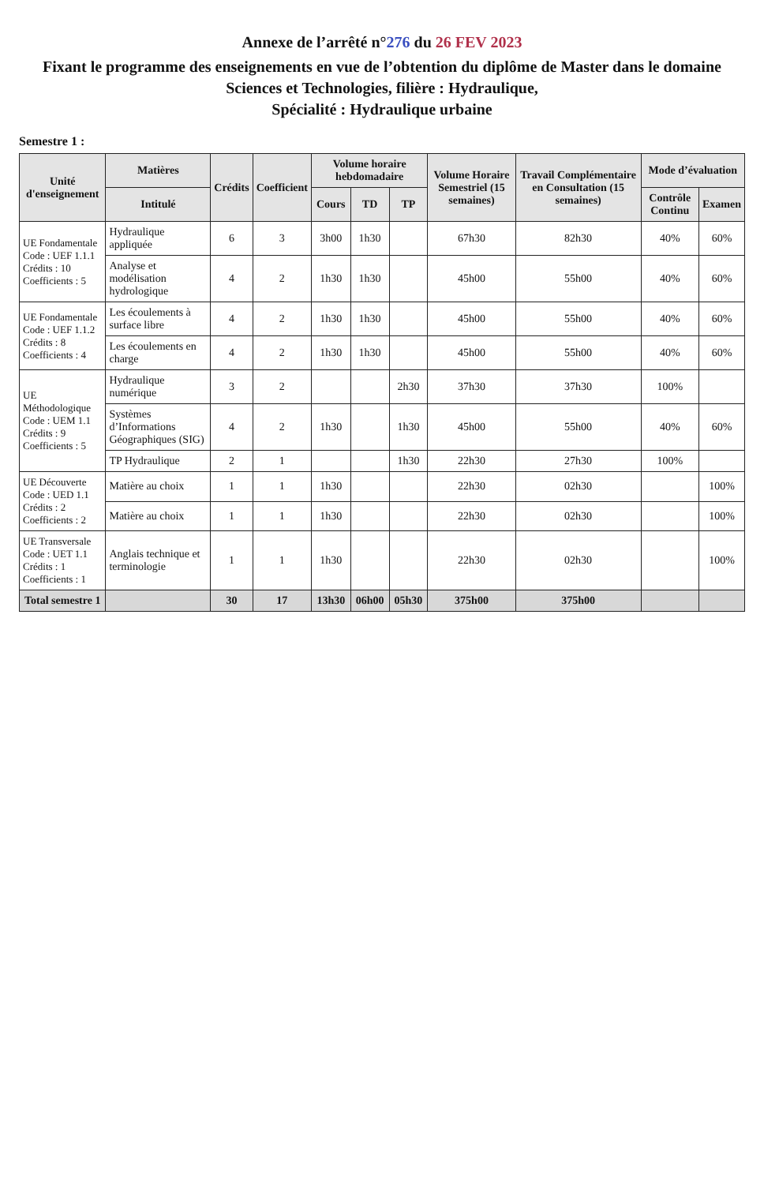Annexe de l’arrêté n°276 du 26 FEV 2023
Fixant le programme des enseignements en vue de l’obtention du diplôme de Master dans le domaine Sciences et Technologies, filière : Hydraulique,
Spécialité : Hydraulique urbaine
Semestre 1 :
| Unité d'enseignement | Matières | Crédits | Coefficient | Volume horaire hebdomadaire | | | Volume Horaire Semestriel (15 semaines) | Travail Complémentaire en Consultation (15 semaines) | Mode d’évaluation | |
| --- | --- | --- | --- | --- | --- | --- | --- | --- | --- | --- |
| | Intitulé | | | Cours | TD | TP | | | Contrôle Continu | Examen |
| UE Fondamentale Code : UEF 1.1.1 Crédits : 10 Coefficients : 5 | Hydraulique appliquée | 6 | 3 | 3h00 | 1h30 | | 67h30 | 82h30 | 40% | 60% |
| | Analyse et modélisation hydrologique | 4 | 2 | 1h30 | 1h30 | | 45h00 | 55h00 | 40% | 60% |
| UE Fondamentale Code : UEF 1.1.2 Crédits : 8 Coefficients : 4 | Les écoulements à surface libre | 4 | 2 | 1h30 | 1h30 | | 45h00 | 55h00 | 40% | 60% |
| | Les écoulements en charge | 4 | 2 | 1h30 | 1h30 | | 45h00 | 55h00 | 40% | 60% |
| UE Méthodologique Code : UEM 1.1 Crédits : 9 Coefficients : 5 | Hydraulique numérique | 3 | 2 | | | 2h30 | 37h30 | 37h30 | 100% | |
| | Systèmes d’Informations Géographiques (SIG) | 4 | 2 | 1h30 | | 1h30 | 45h00 | 55h00 | 40% | 60% |
| | TP Hydraulique | 2 | 1 | | | 1h30 | 22h30 | 27h30 | 100% | |
| UE Découverte Code : UED 1.1 Crédits : 2 Coefficients : 2 | Matière au choix | 1 | 1 | 1h30 | | | 22h30 | 02h30 | | 100% |
| | Matière au choix | 1 | 1 | 1h30 | | | 22h30 | 02h30 | | 100% |
| UE Transversale Code : UET 1.1 Crédits : 1 Coefficients : 1 | Anglais technique et terminologie | 1 | 1 | 1h30 | | | 22h30 | 02h30 | | 100% |
| Total semestre 1 | | 30 | 17 | 13h30 | 06h00 | 05h30 | 375h00 | 375h00 | | |